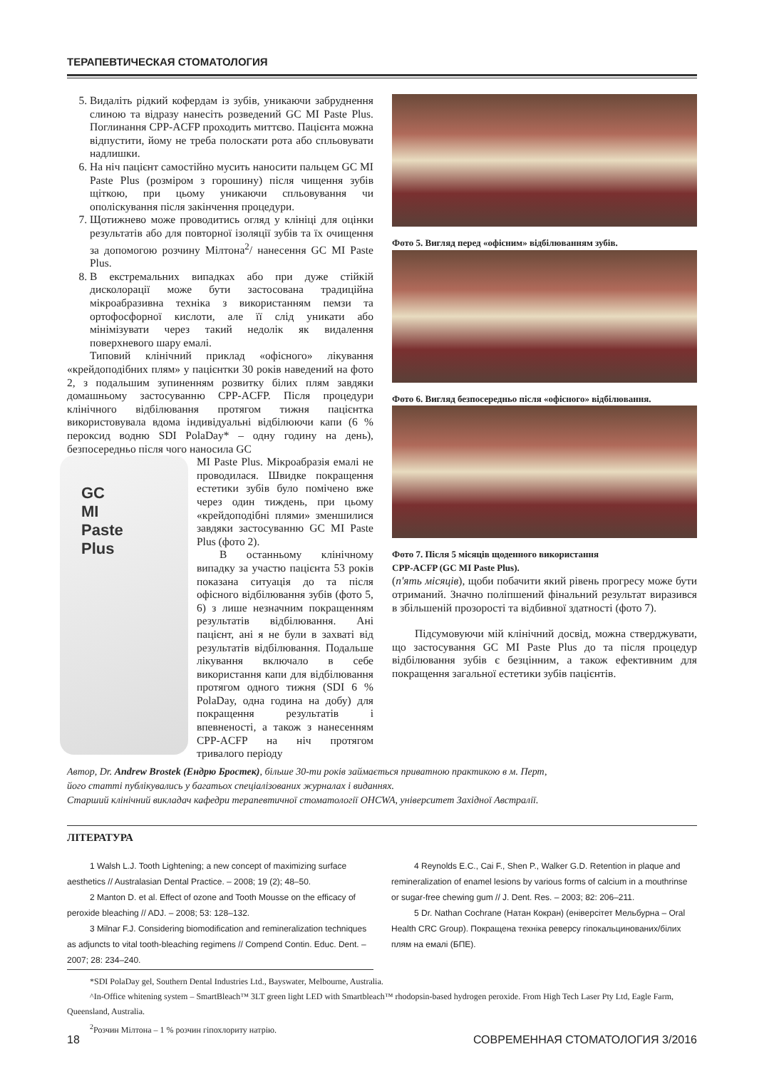ТЕРАПЕВТИЧЕСКАЯ СТОМАТОЛОГИЯ
5. Видаліть рідкий кофердам із зубів, уникаючи забруднення слиною та відразу нанесіть розведений GC MI Paste Plus. Поглинання CPP-ACFP проходить миттєво. Пацієнта можна відпустити, йому не треба полоскати рота або спльовувати надлишки.
6. На ніч пацієнт самостійно мусить наносити пальцем GC MI Paste Plus (розміром з горошину) після чищення зубів щіткою, при цьому уникаючи спльовування чи ополіскування після закінчення процедури.
7. Щотижнево може проводитись огляд у клініці для оцінки результатів або для повторної ізоляції зубів та їх очищення за допомогою розчину Мілтона<sup>2</sup>/ нанесення GC MI Paste Plus.
8. В екстремальних випадках або при дуже стійкій дисколорації може бути застосована традиційна мікроабразивна техніка з використанням пемзи та ортофосфорної кислоти, але її слід уникати або мінімізувати через такий недолік як видалення поверхневого шару емалі.
Типовий клінічний приклад «офісного» лікування «крейдоподібних плям» у пацієнтки 30 років наведений на фото 2, з подальшим зупиненням розвитку білих плям завдяки домашньому застосуванню CPP-ACFP. Після процедури клінічного відбілювання протягом тижня пацієнтка використовувала вдома індивідуальні відбілюючи капи (6 % пероксид водню SDI PolaDay* – одну годину на день), безпосередньо після чого наносила GC
GC
MI
Paste
Plus
MI Paste Plus. Мікроабразія емалі не проводилася. Швидке покращення естетики зубів було помічено вже через один тиждень, при цьому «крейдоподібні плями» зменшилися завдяки застосуванню GC MI Paste Plus (фото 2).
В останньому клінічному випадку за участю пацієнта 53 років показана ситуація до та після офісного відбілювання зубів (фото 5, 6) з лише незначним покращенням результатів відбілювання. Ані пацієнт, ані я не були в захваті від результатів відбілювання. Подальше лікування включало в себе використання капи для відбілювання протягом одного тижня (SDI 6 % PolaDay, одна година на добу) для покращення результатів і впевненості, а також з нанесенням CPP-ACFP на ніч протягом тривалого періоду
Фото 5. Вигляд перед «офісним» відбілюванням зубів.
Фото 6. Вигляд безпосередньо після «офісного» відбілювання.
Фото 7. Після 5 місяців щоденного використання
CPP-ACFP (GC MI Paste Plus).
(п'ять місяців), щоби побачити який рівень прогресу може бути отриманий. Значно поліпшений фінальний результат виразився в збільшеній прозорості та відбивної здатності (фото 7).
Підсумовуючи мій клінічний досвід, можна стверджувати, що застосування GC MI Paste Plus до та після процедур відбілювання зубів є безцінним, а також ефективним для покращення загальної естетики зубів пацієнтів.
Автор, Dr. Andrew Brostek (Ендрю Бростек), більше 30-ти років займається приватною практикою в м. Перт,
його статті публікувались у багатьох спеціалізованих журналах і виданнях.
Старший клінічний викладач кафедри терапевтичної стоматології OHCWA, університет Західної Австралії.
ЛІТЕРАТУРА
1 Walsh L.J. Tooth Lightening; a new concept of maximizing surface aesthetics // Australasian Dental Practice. – 2008; 19 (2); 48–50.
2 Manton D. et al. Effect of ozone and Tooth Mousse on the efficacy of peroxide bleaching // ADJ. – 2008; 53: 128–132.
3 Milnar F.J. Considering biomodification and remineralization techniques as adjuncts to vital tooth-bleaching regimens // Compend Contin. Educ. Dent. – 2007; 28: 234–240.
4 Reynolds E.C., Cai F., Shen P., Walker G.D. Retention in plaque and remineralization of enamel lesions by various forms of calcium in a mouthrinse or sugar-free chewing gum // J. Dent. Res. – 2003; 82: 206–211.
5 Dr. Nathan Cochrane (Натан Кокран) (еніверсітет Мельбурна – Oral Health CRC Group). Покращена техніка реверсу гіпокальцинованих/білих плям на емалі (БПЕ).
*SDI PolaDay gel, Southern Dental Industries Ltd., Bayswater, Melbourne, Australia.
^In-Office whitening system – SmartBleach™ 3LT green light LED with Smartbleach™ rhodopsin-based hydrogen peroxide. From High Tech Laser Pty Ltd, Eagle Farm, Queensland, Australia.
<sup>2</sup> Розчин Мілтона – 1 % розчин гіпохлориту натрію.
18 СОВРЕМЕННАЯ СТОМАТОЛОГИЯ 3/2016